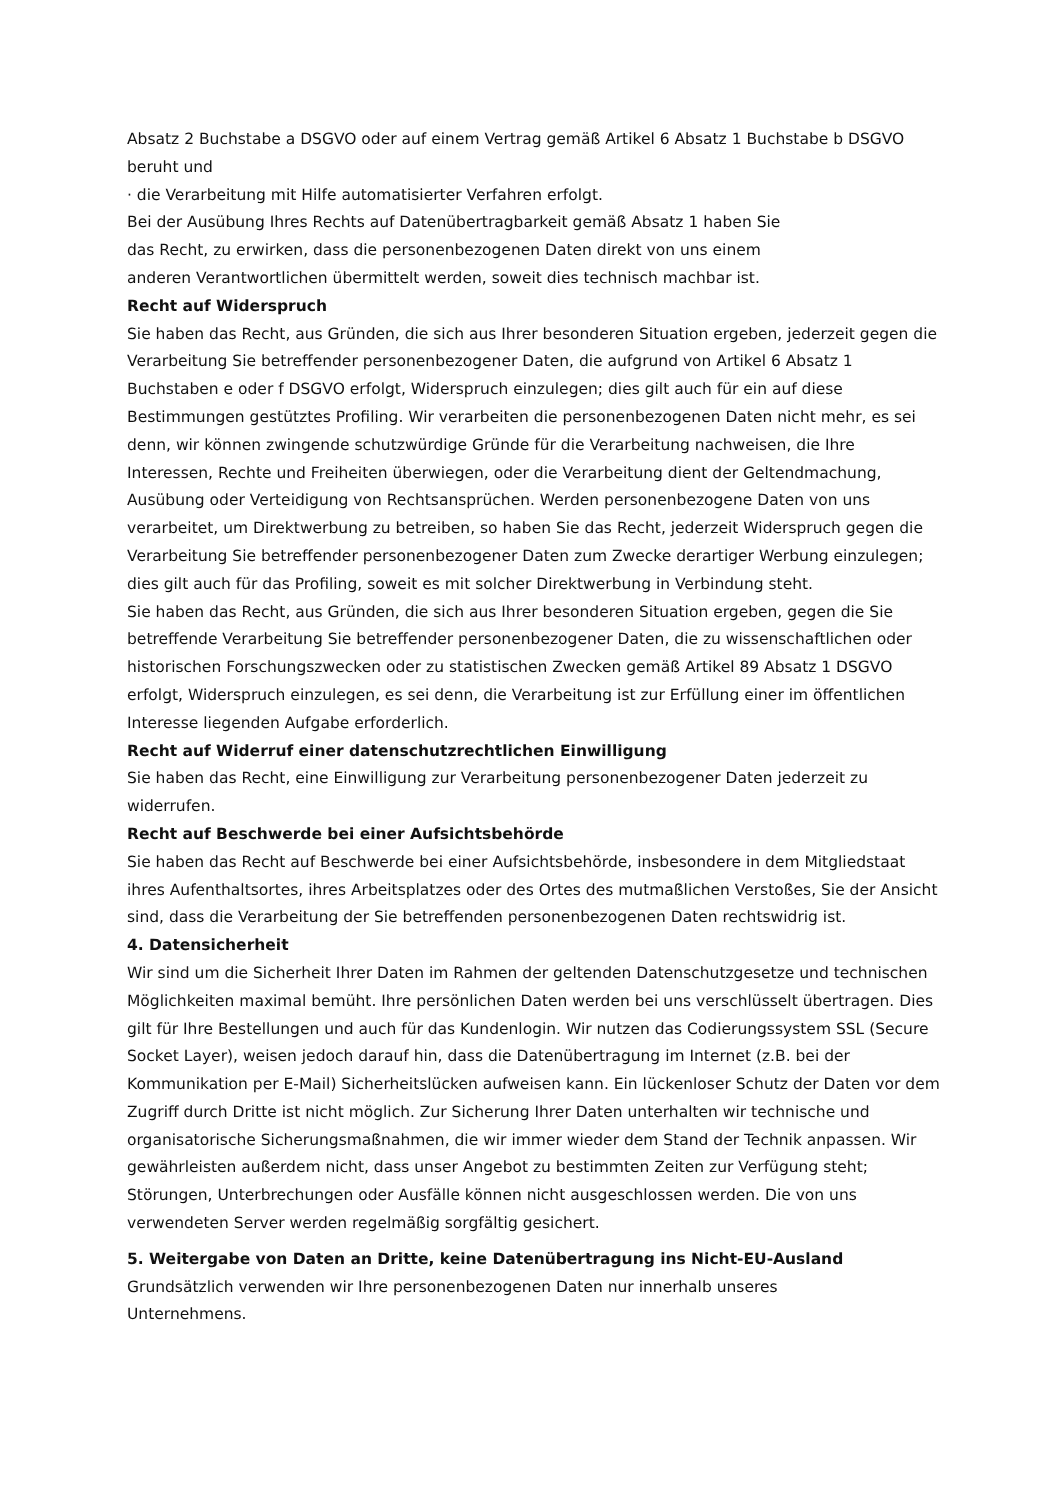Absatz 2 Buchstabe a DSGVO oder auf einem Vertrag gemäß Artikel 6 Absatz 1 Buchstabe b DSGVO beruht und
· die Verarbeitung mit Hilfe automatisierter Verfahren erfolgt.
Bei der Ausübung Ihres Rechts auf Datenübertragbarkeit gemäß Absatz 1 haben Sie
das Recht, zu erwirken, dass die personenbezogenen Daten direkt von uns einem
anderen Verantwortlichen übermittelt werden, soweit dies technisch machbar ist.
Recht auf Widerspruch
Sie haben das Recht, aus Gründen, die sich aus Ihrer besonderen Situation ergeben, jederzeit gegen die Verarbeitung Sie betreffender personenbezogener Daten, die aufgrund von Artikel 6 Absatz 1 Buchstaben e oder f DSGVO erfolgt, Widerspruch einzulegen; dies gilt auch für ein auf diese Bestimmungen gestütztes Profiling. Wir verarbeiten die personenbezogenen Daten nicht mehr, es sei denn, wir können zwingende schutzwürdige Gründe für die Verarbeitung nachweisen, die Ihre Interessen, Rechte und Freiheiten überwiegen, oder die Verarbeitung dient der Geltendmachung, Ausübung oder Verteidigung von Rechtsansprüchen. Werden personenbezogene Daten von uns verarbeitet, um Direktwerbung zu betreiben, so haben Sie das Recht, jederzeit Widerspruch gegen die Verarbeitung Sie betreffender personenbezogener Daten zum Zwecke derartiger Werbung einzulegen; dies gilt auch für das Profiling, soweit es mit solcher Direktwerbung in Verbindung steht.
Sie haben das Recht, aus Gründen, die sich aus Ihrer besonderen Situation ergeben, gegen die Sie betreffende Verarbeitung Sie betreffender personenbezogener Daten, die zu wissenschaftlichen oder historischen Forschungszwecken oder zu statistischen Zwecken gemäß Artikel 89 Absatz 1 DSGVO erfolgt, Widerspruch einzulegen, es sei denn, die Verarbeitung ist zur Erfüllung einer im öffentlichen Interesse liegenden Aufgabe erforderlich.
Recht auf Widerruf einer datenschutzrechtlichen Einwilligung
Sie haben das Recht, eine Einwilligung zur Verarbeitung personenbezogener Daten jederzeit zu widerrufen.
Recht auf Beschwerde bei einer Aufsichtsbehörde
Sie haben das Recht auf Beschwerde bei einer Aufsichtsbehörde, insbesondere in dem Mitgliedstaat ihres Aufenthaltsortes, ihres Arbeitsplatzes oder des Ortes des mutmaßlichen Verstoßes, Sie der Ansicht sind, dass die Verarbeitung der Sie betreffenden personenbezogenen Daten rechtswidrig ist.
4. Datensicherheit
Wir sind um die Sicherheit Ihrer Daten im Rahmen der geltenden Datenschutzgesetze und technischen Möglichkeiten maximal bemüht. Ihre persönlichen Daten werden bei uns verschlüsselt übertragen. Dies gilt für Ihre Bestellungen und auch für das Kundenlogin. Wir nutzen das Codierungssystem SSL (Secure Socket Layer), weisen jedoch darauf hin, dass die Datenübertragung im Internet (z.B. bei der Kommunikation per E-Mail) Sicherheitslücken aufweisen kann. Ein lückenloser Schutz der Daten vor dem Zugriff durch Dritte ist nicht möglich. Zur Sicherung Ihrer Daten unterhalten wir technische und organisatorische Sicherungsmaßnahmen, die wir immer wieder dem Stand der Technik anpassen. Wir gewährleisten außerdem nicht, dass unser Angebot zu bestimmten Zeiten zur Verfügung steht; Störungen, Unterbrechungen oder Ausfälle können nicht ausgeschlossen werden. Die von uns verwendeten Server werden regelmäßig sorgfältig gesichert.
5. Weitergabe von Daten an Dritte, keine Datenübertragung ins Nicht-EU-Ausland
Grundsätzlich verwenden wir Ihre personenbezogenen Daten nur innerhalb unseres
Unternehmens.